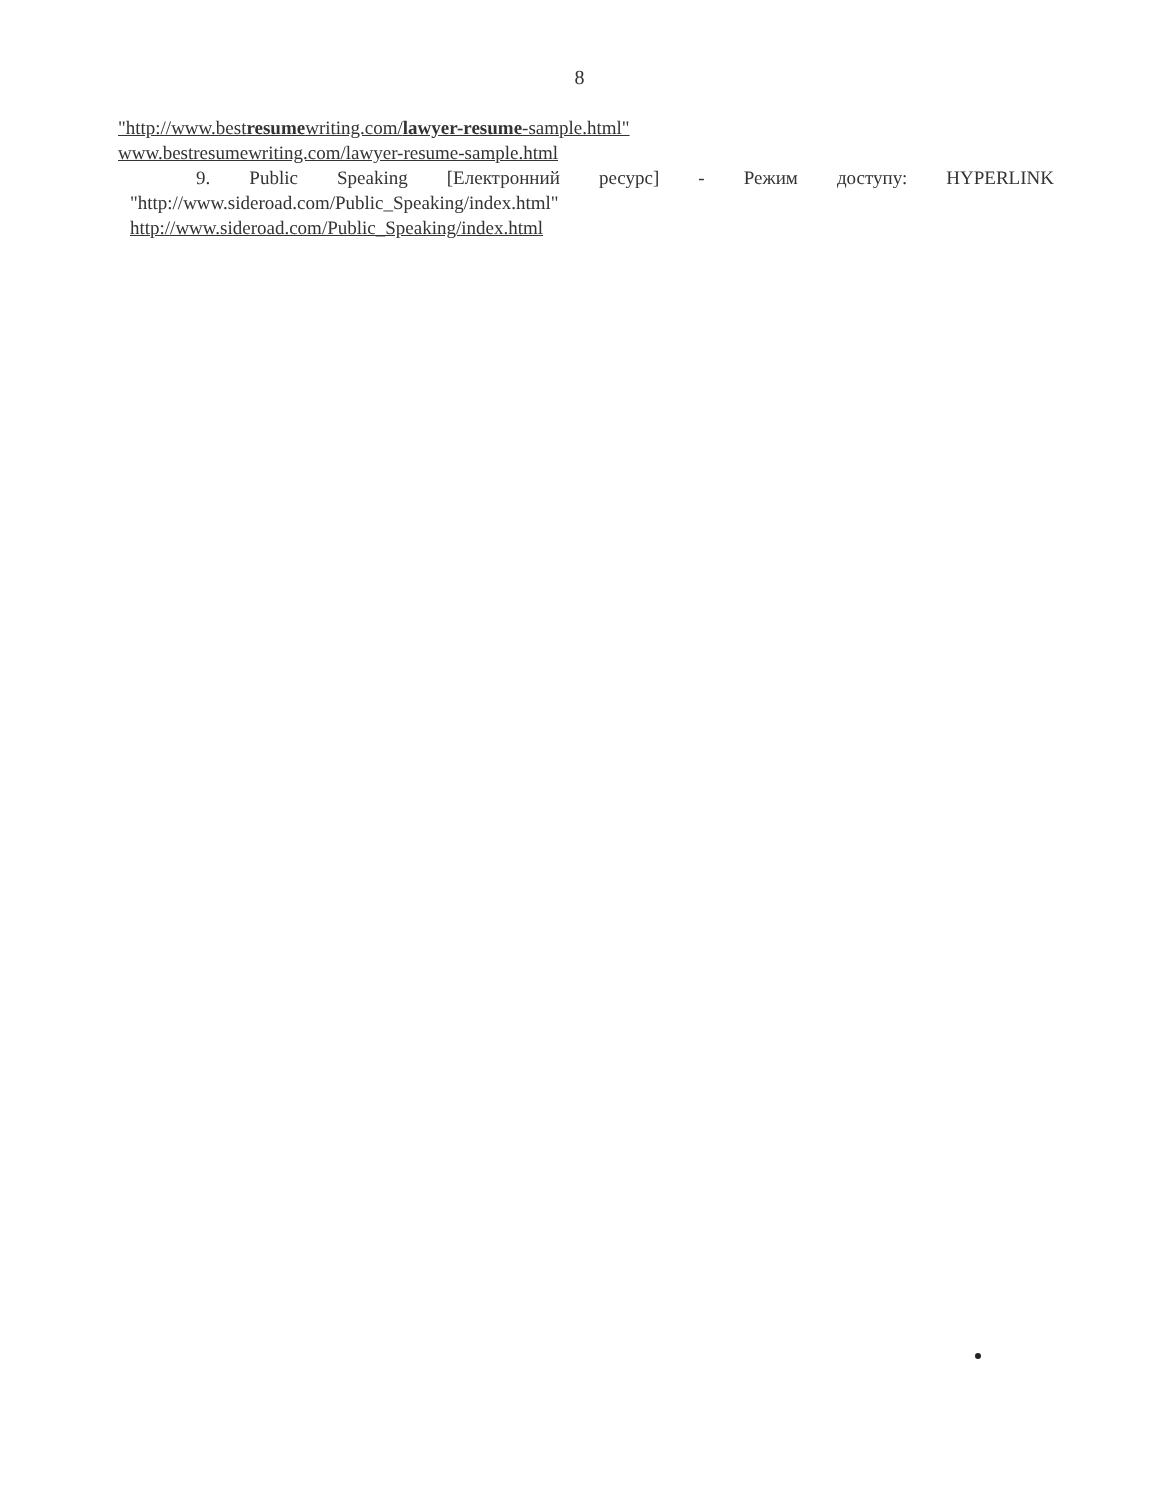8
"http://www.bestresumewriting.com/lawyer-resume-sample.html"
www.bestresumewriting.com/lawyer-resume-sample.html
9. Public Speaking [Електронний ресурс] - Режим доступу: HYPERLINK
"http://www.sideroad.com/Public_Speaking/index.html"
http://www.sideroad.com/Public_Speaking/index.html